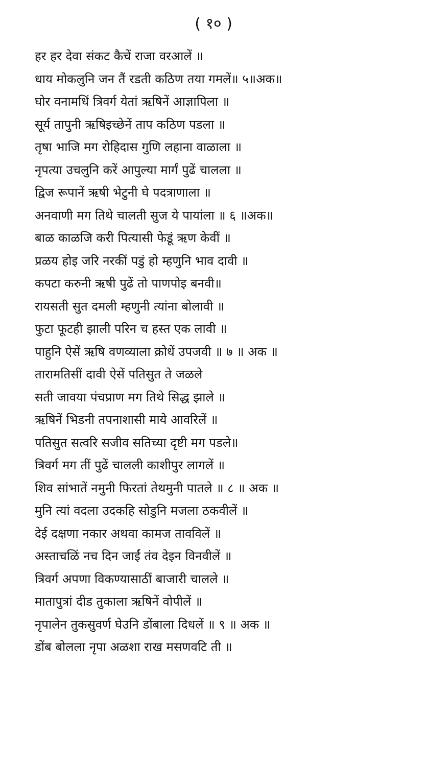( १० )
हर हर देवा संकट कैचें राजा वरआलें ॥
धाय मोकलुनि जन तैं रडती कठिण तया गमलें॥ ५॥अक॥
घोर वनामधिं त्रिवर्ग येतां ऋषिनें आज्ञापिला ॥
सूर्य तापुनी ऋषिइच्छेनें ताप कठिण पडला ॥
तृषा भाजि मग रोहिदास गुणि लहाना वाळाला ॥
नृपत्या उचलुनि करें आपुल्या मार्गं पुढें चालला ॥
द्विज रूपानें ऋषी भेटुनी घे पदत्राणाला ॥
अनवाणी मग तिथे चालती सुज ये पायांला ॥ ६ ॥अक॥
बाळ काळजि करी पित्यासी फेडूं ऋण केवीं ॥
प्रळय होइ जरि नरकीं पडुं हो म्हणुनि भाव दावी ॥
कपटा करुनी ऋषी पुढें तो पाणपोइ बनवी॥
रायसती सुत दमली म्हणुनी त्यांना बोलावी ॥
फुटा फूटही झाली परिन च हस्त एक लावी ॥
पाहुनि ऐसें ऋषि वणव्याला क्रोधें उपजवी ॥ ७ ॥ अक ॥
तारामतिसीं दावी ऐसें पतिसुत ते जळले
सती जावया पंचप्राण मग तिथे सिद्ध झाले ॥
ऋषिनें भिडनी तपनाशासी माये आवरिलें ॥
पतिसुत सत्वरि सजीव सतिच्या दृष्टी मग पडले॥
त्रिवर्ग मग तीं पुढें चालली काशीपुर लागलें ॥
शिव सांभातें नमुनी फिरतां तेथमुनी पातले ॥ ८ ॥ अक ॥
मुनि त्यां वदला उदकहि सोडुनि मजला ठकवीलें ॥
देई दक्षणा नकार अथवा कामज तावविलें ॥
अस्ताचळिं नच दिन जाईं तंव देइन विनवीलें ॥
त्रिवर्ग अपणा विकण्यासाठीं बाजारी चालले ॥
मातापुत्रां दीड तुकाला ऋषिनें वोपीलें ॥
नृपालेन तुकसुवर्ण घेउनि डोंबाला दिधलें ॥ ९ ॥ अक ॥
डोंब बोलला नृपा अळशा राख मसणवटि ती ॥